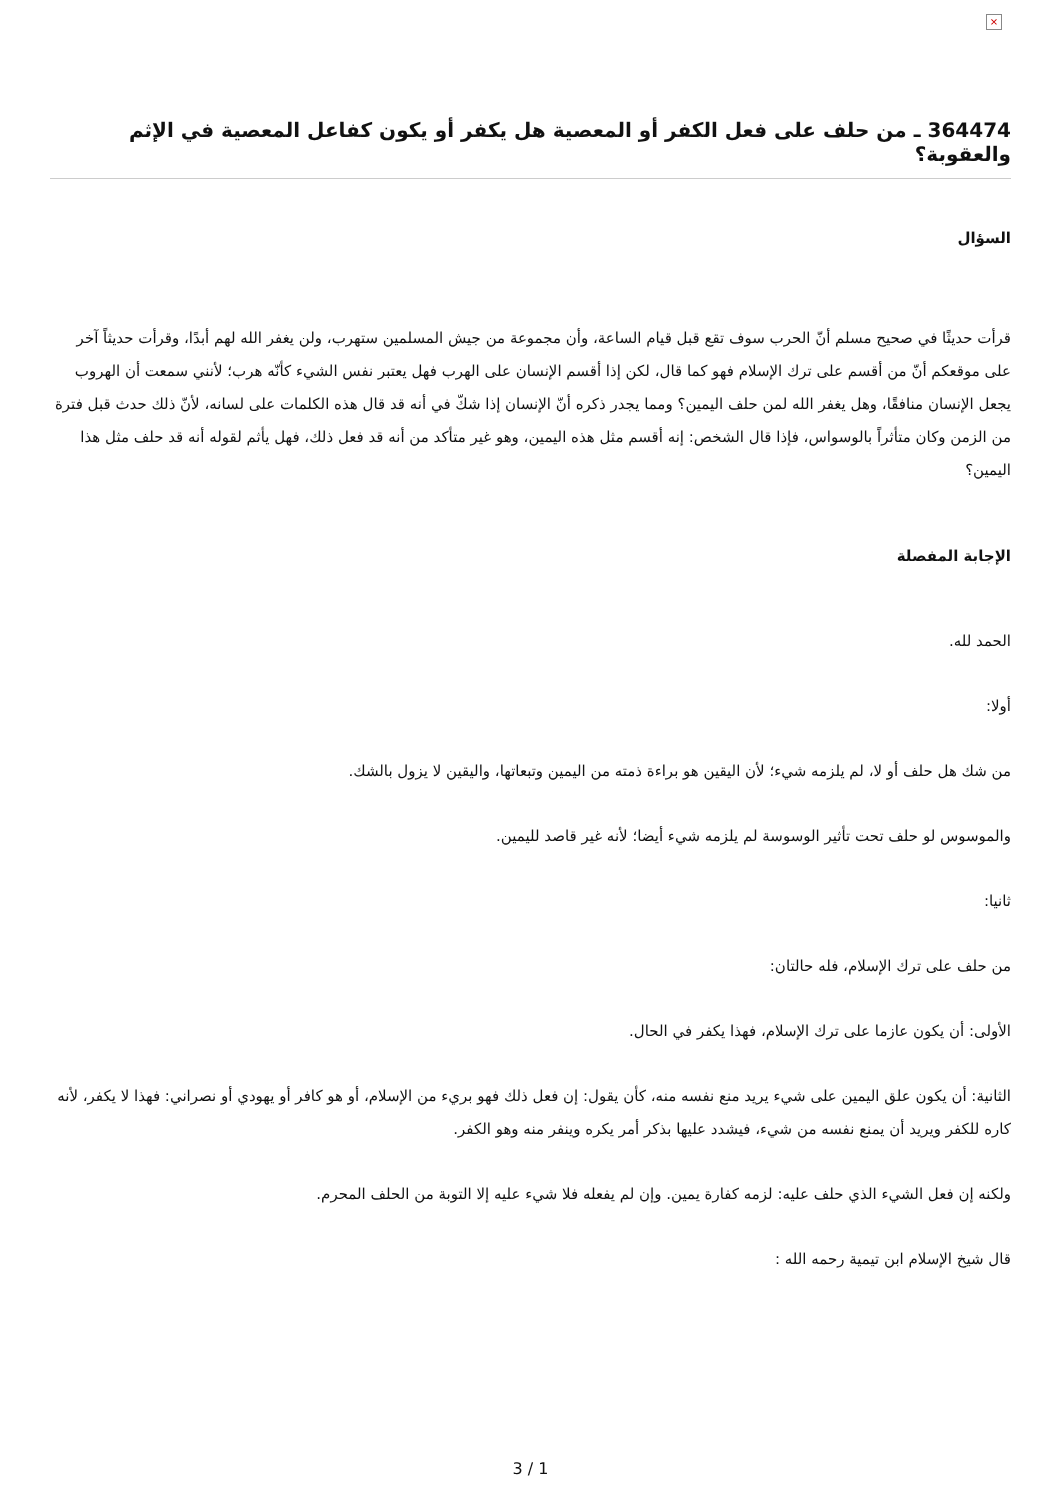×
364474 ـ من حلف على فعل الكفر أو المعصية هل يكفر أو يكون كفاعل المعصية في الإثم والعقوبة؟
السؤال
قرأت حديثًا في صحيح مسلم أنّ الحرب سوف تقع قبل قيام الساعة، وأن مجموعة من جيش المسلمين ستهرب، ولن يغفر الله لهم أبدًا، وقرأت حديثاً آخر على موقعكم أنّ من أقسم على ترك الإسلام فهو كما قال، لكن إذا أقسم الإنسان على الهرب فهل يعتبر نفس الشيء كأنّه هرب؛ لأنني سمعت أن الهروب يجعل الإنسان منافقًا، وهل يغفر الله لمن حلف اليمين؟ ومما يجدر ذكره أنّ الإنسان إذا شكّ في أنه قد قال هذه الكلمات على لسانه، لأنّ ذلك حدث قبل فترة من الزمن وكان متأثراً بالوسواس، فإذا قال الشخص: إنه أقسم مثل هذه اليمين، وهو غير متأكد من أنه قد فعل ذلك، فهل يأثم لقوله أنه قد حلف مثل هذا اليمين؟
الإجابة المفصلة
الحمد لله.
أولا:
من شك هل حلف أو لا، لم يلزمه شيء؛ لأن اليقين هو براءة ذمته من اليمين وتبعاتها، واليقين لا يزول بالشك.
والموسوس لو حلف تحت تأثير الوسوسة لم يلزمه شيء أيضا؛ لأنه غير قاصد لليمين.
ثانيا:
من حلف على ترك الإسلام، فله حالتان:
الأولى: أن يكون عازما على ترك الإسلام، فهذا يكفر في الحال.
الثانية: أن يكون علق اليمين على شيء يريد منع نفسه منه، كأن يقول: إن فعل ذلك فهو بريء من الإسلام، أو هو كافر أو يهودي أو نصراني: فهذا لا يكفر، لأنه كاره للكفر ويريد أن يمنع نفسه من شيء، فيشدد عليها بذكر أمر يكره وينفر منه وهو الكفر.
ولكنه إن فعل الشيء الذي حلف عليه: لزمه كفارة يمين. وإن لم يفعله فلا شيء عليه إلا التوبة من الحلف المحرم.
قال شيخ الإسلام ابن تيمية رحمه الله :
3 / 1